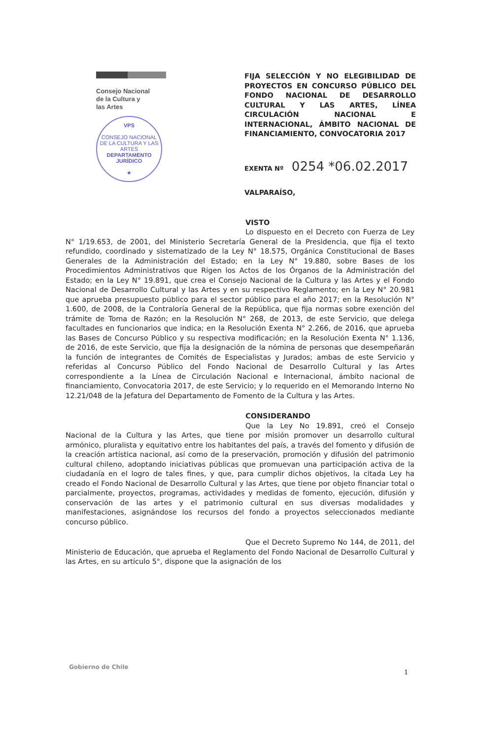Consejo Nacional
de la Cultura y
las Artes
VPS
CONSEJO NACIONAL DE LA CULTURA Y LAS ARTES
DEPARTAMENTO
JURÍDICO
★
FIJA SELECCIÓN Y NO ELEGIBILIDAD DE PROYECTOS EN CONCURSO PÚBLICO DEL FONDO NACIONAL DE DESARROLLO CULTURAL Y LAS ARTES, LÍNEA CIRCULACIÓN NACIONAL E INTERNACIONAL, ÁMBITO NACIONAL DE FINANCIAMIENTO, CONVOCATORIA 2017
EXENTA Nº 0254 *06.02.2017
VALPARAÍSO,
VISTO
Lo dispuesto en el Decreto con Fuerza de Ley N° 1/19.653, de 2001, del Ministerio Secretaría General de la Presidencia, que fija el texto refundido, coordinado y sistematizado de la Ley N° 18.575, Orgánica Constitucional de Bases Generales de la Administración del Estado; en la Ley N° 19.880, sobre Bases de los Procedimientos Administrativos que Rigen los Actos de los Órganos de la Administración del Estado; en la Ley N° 19.891, que crea el Consejo Nacional de la Cultura y las Artes y el Fondo Nacional de Desarrollo Cultural y las Artes y en su respectivo Reglamento; en la Ley N° 20.981 que aprueba presupuesto público para el sector público para el año 2017; en la Resolución N° 1.600, de 2008, de la Contraloría General de la República, que fija normas sobre exención del trámite de Toma de Razón; en la Resolución N° 268, de 2013, de este Servicio, que delega facultades en funcionarios que indica; en la Resolución Exenta N° 2.266, de 2016, que aprueba las Bases de Concurso Público y su respectiva modificación; en la Resolución Exenta N° 1.136, de 2016, de este Servicio, que fija la designación de la nómina de personas que desempeñarán la función de integrantes de Comités de Especialistas y Jurados; ambas de este Servicio y referidas al Concurso Público del Fondo Nacional de Desarrollo Cultural y las Artes correspondiente a la Línea de Circulación Nacional e Internacional, ámbito nacional de financiamiento, Convocatoria 2017, de este Servicio; y lo requerido en el Memorando Interno No 12.21/048 de la Jefatura del Departamento de Fomento de la Cultura y las Artes.
CONSIDERANDO
Que la Ley No 19.891, creó el Consejo Nacional de la Cultura y las Artes, que tiene por misión promover un desarrollo cultural armónico, pluralista y equitativo entre los habitantes del país, a través del fomento y difusión de la creación artística nacional, así como de la preservación, promoción y difusión del patrimonio cultural chileno, adoptando iniciativas públicas que promuevan una participación activa de la ciudadanía en el logro de tales fines, y que, para cumplir dichos objetivos, la citada Ley ha creado el Fondo Nacional de Desarrollo Cultural y las Artes, que tiene por objeto financiar total o parcialmente, proyectos, programas, actividades y medidas de fomento, ejecución, difusión y conservación de las artes y el patrimonio cultural en sus diversas modalidades y manifestaciones, asignándose los recursos del fondo a proyectos seleccionados mediante concurso público.
Que el Decreto Supremo No 144, de 2011, del Ministerio de Educación, que aprueba el Reglamento del Fondo Nacional de Desarrollo Cultural y las Artes, en su artículo 5°, dispone que la asignación de los
Gobierno de Chile
1